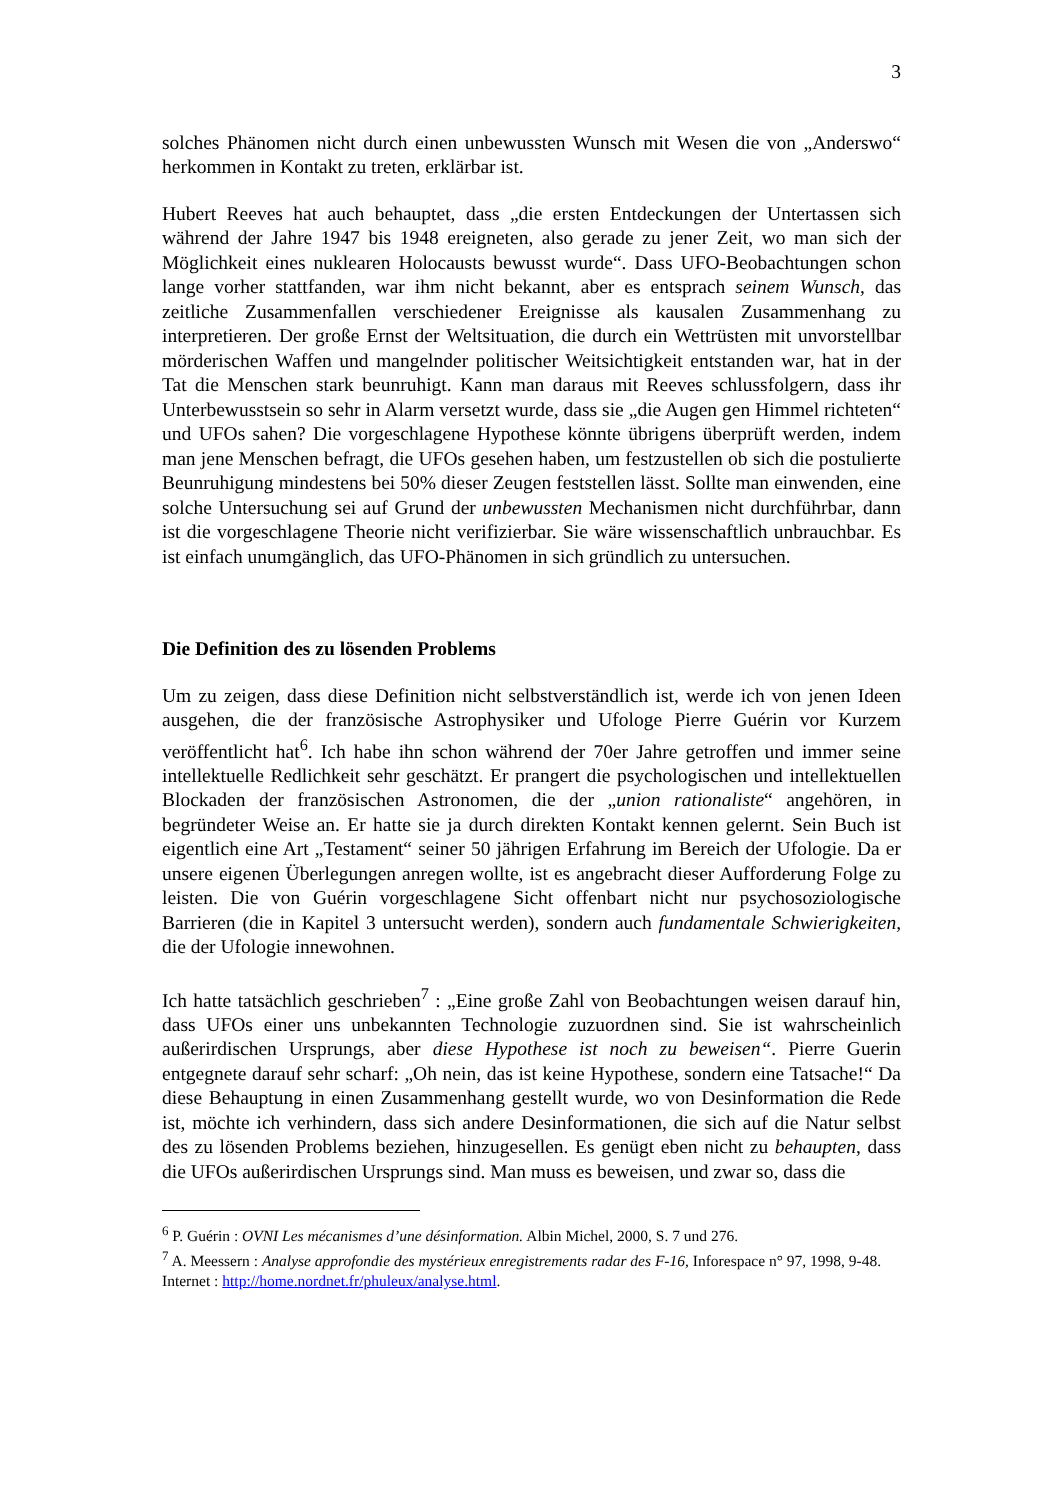3
solches Phänomen nicht durch einen unbewussten Wunsch mit Wesen die von „Anderswo“ herkommen in Kontakt zu treten, erklärbar ist.
Hubert Reeves hat auch behauptet, dass „die ersten Entdeckungen der Untertassen sich während der Jahre 1947 bis 1948 ereigneten, also gerade zu jener Zeit, wo man sich der Möglichkeit eines nuklearen Holocausts bewusst wurde“. Dass UFO-Beobachtungen schon lange vorher stattfanden, war ihm nicht bekannt, aber es entsprach seinem Wunsch, das zeitliche Zusammenfallen verschiedener Ereignisse als kausalen Zusammenhang zu interpretieren. Der große Ernst der Weltsituation, die durch ein Wettrüsten mit unvorstellbar mörderischen Waffen und mangelnder politischer Weitsichtigkeit entstanden war, hat in der Tat die Menschen stark beunruhigt. Kann man daraus mit Reeves schlussfolgern, dass ihr Unterbewusstsein so sehr in Alarm versetzt wurde, dass sie „die Augen gen Himmel richteten“ und UFOs sahen? Die vorgeschlagene Hypothese könnte übrigens überprüft werden, indem man jene Menschen befragt, die UFOs gesehen haben, um festzustellen ob sich die postulierte Beunruhigung mindestens bei 50% dieser Zeugen feststellen lässt. Sollte man einwenden, eine solche Untersuchung sei auf Grund der unbewussten Mechanismen nicht durchführbar, dann ist die vorgeschlagene Theorie nicht verifizierbar. Sie wäre wissenschaftlich unbrauchbar. Es ist einfach unumgänglich, das UFO-Phänomen in sich gründlich zu untersuchen.
Die Definition des zu lösenden Problems
Um zu zeigen, dass diese Definition nicht selbstverständlich ist, werde ich von jenen Ideen ausgehen, die der französische Astrophysiker und Ufologe Pierre Guérin vor Kurzem veröffentlicht hat<sup>6</sup>. Ich habe ihn schon während der 70er Jahre getroffen und immer seine intellektuelle Redlichkeit sehr geschätzt. Er prangert die psychologischen und intellektuellen Blockaden der französischen Astronomen, die der „union rationaliste“ angehören, in begründeter Weise an. Er hatte sie ja durch direkten Kontakt kennen gelernt. Sein Buch ist eigentlich eine Art „Testament“ seiner 50 jährigen Erfahrung im Bereich der Ufologie. Da er unsere eigenen Überlegungen anregen wollte, ist es angebracht dieser Aufforderung Folge zu leisten. Die von Guérin vorgeschlagene Sicht offenbart nicht nur psychosoziologische Barrieren (die in Kapitel 3 untersucht werden), sondern auch fundamentale Schwierigkeiten, die der Ufologie innewohnen.
Ich hatte tatsächlich geschrieben<sup>7</sup> : „Eine große Zahl von Beobachtungen weisen darauf hin, dass UFOs einer uns unbekannten Technologie zuzuordnen sind. Sie ist wahrscheinlich außerirdischen Ursprungs, aber diese Hypothese ist noch zu beweisen“. Pierre Guerin entgegnete darauf sehr scharf: „Oh nein, das ist keine Hypothese, sondern eine Tatsache!“ Da diese Behauptung in einen Zusammenhang gestellt wurde, wo von Desinformation die Rede ist, möchte ich verhindern, dass sich andere Desinformationen, die sich auf die Natur selbst des zu lösenden Problems beziehen, hinzugesellen. Es genügt eben nicht zu behaupten, dass die UFOs außerirdischen Ursprungs sind. Man muss es beweisen, und zwar so, dass die
<sup>6</sup> P. Guérin : OVNI Les mécanismes d’une désinformation. Albin Michel, 2000, S. 7 und 276.
<sup>7</sup> A. Meessern : Analyse approfondie des mystérieux enregistrements radar des F-16, Inforespace n° 97, 1998, 9-48. Internet : http://home.nordnet.fr/phuleux/analyse.html.